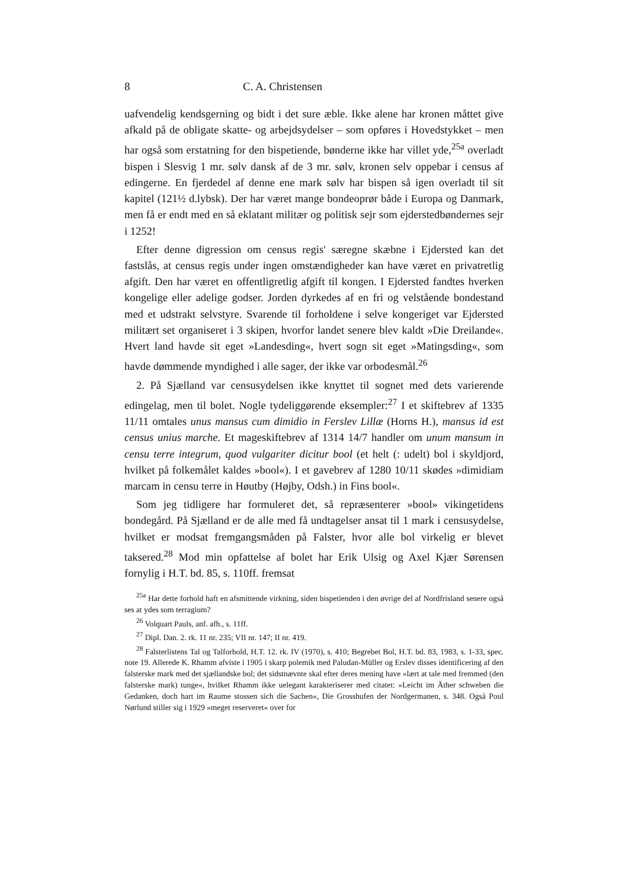8 C. A. Christensen
uafvendelig kendsgerning og bidt i det sure æble. Ikke alene har kronen måttet give afkald på de obligate skatte- og arbejdsydelser – som opføres i Hovedstykket – men har også som erstatning for den bispetiende, bønderne ikke har villet yde,<sup>25a</sup> overladt bispen i Slesvig 1 mr. sølv dansk af de 3 mr. sølv, kronen selv oppebar i census af edingerne. En fjerdedel af denne ene mark sølv har bispen så igen overladt til sit kapitel (121½ d.lybsk). Der har været mange bondeoprør både i Europa og Danmark, men få er endt med en så eklatant militær og politisk sejr som ejderstedbøndernes sejr i 1252!
Efter denne digression om census regis' særegne skæbne i Ejdersted kan det fastslås, at census regis under ingen omstændigheder kan have været en privatretlig afgift. Den har været en offentligretlig afgift til kongen. I Ejdersted fandtes hverken kongelige eller adelige godser. Jorden dyrkedes af en fri og velstående bondestand med et udstrakt selvstyre. Svarende til forholdene i selve kongeriget var Ejdersted militært set organiseret i 3 skipen, hvorfor landet senere blev kaldt »Die Dreilande«. Hvert land havde sit eget »Landesding«, hvert sogn sit eget »Matingsding«, som havde dømmende myndighed i alle sager, der ikke var orbodesmål.<sup>26</sup>
2. På Sjælland var censusydelsen ikke knyttet til sognet med dets varierende edingelag, men til bolet. Nogle tydeliggørende eksempler:<sup>27</sup> I et skiftebrev af 1335 11/11 omtales unus mansus cum dimidio in Ferslev Lillæ (Horns H.), mansus id est census unius marche. Et mageskiftebrev af 1314 14/7 handler om unum mansum in censu terre integrum, quod vulgariter dicitur bool (et helt (: udelt) bol i skyldjord, hvilket på folkemålet kaldes »bool«). I et gavebrev af 1280 10/11 skødes »dimidiam marcam in censu terre in Høutby (Højby, Odsh.) in Fins bool«.
Som jeg tidligere har formuleret det, så repræsenterer »bool» vikingetidens bondegård. På Sjælland er de alle med få undtagelser ansat til 1 mark i censusydelse, hvilket er modsat fremgangsmåden på Falster, hvor alle bol virkelig er blevet taksered.<sup>28</sup> Mod min opfattelse af bolet har Erik Ulsig og Axel Kjær Sørensen fornylig i H.T. bd. 85, s. 110ff. fremsat
<sup>25a</sup> Har dette forhold haft en afsmittende virkning, siden bispetienden i den øvrige del af Nordfrisland senere også ses at ydes som terragium?
<sup>26</sup> Volquart Pauls, anf. afh., s. 11ff.
<sup>27</sup> Dipl. Dan. 2. rk. 11 nr. 235; VII nr. 147; II nr. 419.
<sup>28</sup> Falsterlistens Tal og Talforhold, H.T. 12. rk. IV (1970), s. 410; Begrebet Bol, H.T. bd. 83, 1983, s. 1-33, spec. note 19. Allerede K. Rhamm afviste i 1905 i skarp polemik med Paludan-Müller og Erslev disses identificering af den falsterske mark med det sjællandske bol; det sidstnævnte skal efter deres mening have »lært at tale med fremmed (den falsterske mark) tunge«, hvilket Rhamm ikke uelegant karakteriserer med citatet: »Leicht im Äther schweben die Gedanken, doch hart im Raume stossen sich die Sachen«, Die Grosshufen der Nordgermanen, s. 348. Også Poul Nørlund stiller sig i 1929 »meget reserveret« over for